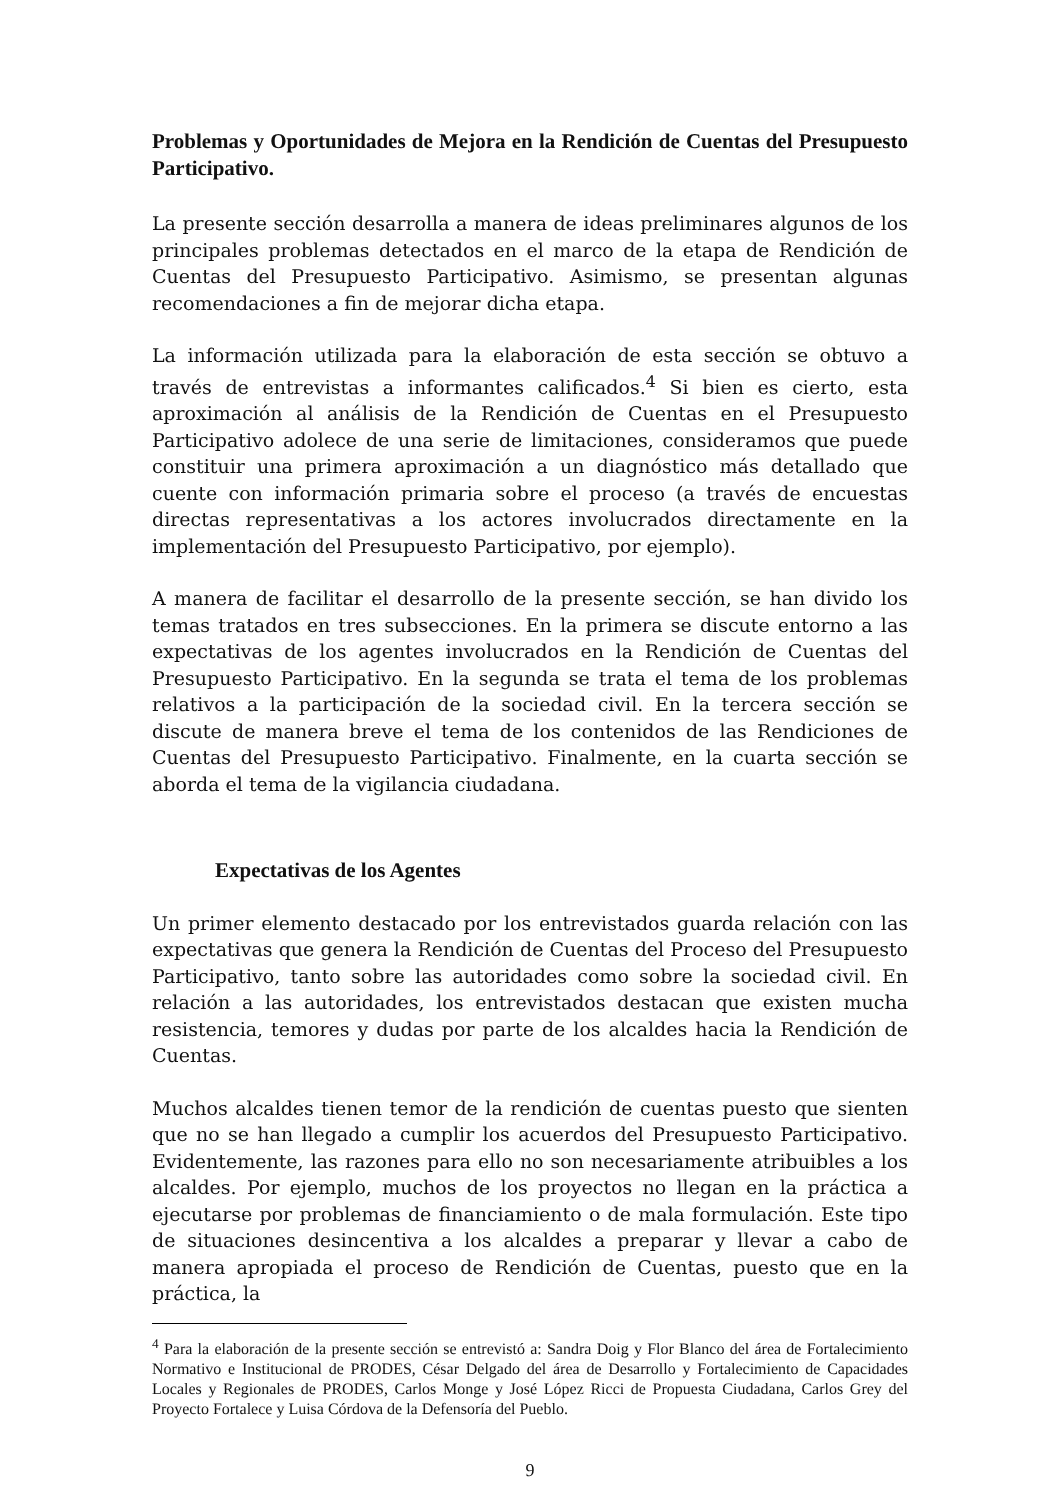Problemas y Oportunidades de Mejora en la Rendición de Cuentas del Presupuesto Participativo.
La presente sección desarrolla a manera de ideas preliminares algunos de los principales problemas detectados en el marco de la etapa de Rendición de Cuentas del Presupuesto Participativo. Asimismo, se presentan algunas recomendaciones a fin de mejorar dicha etapa.
La información utilizada para la elaboración de esta sección se obtuvo a través de entrevistas a informantes calificados.<sup>4</sup> Si bien es cierto, esta aproximación al análisis de la Rendición de Cuentas en el Presupuesto Participativo adolece de una serie de limitaciones, consideramos que puede constituir una primera aproximación a un diagnóstico más detallado que cuente con información primaria sobre el proceso (a través de encuestas directas representativas a los actores involucrados directamente en la implementación del Presupuesto Participativo, por ejemplo).
A manera de facilitar el desarrollo de la presente sección, se han divido los temas tratados en tres subsecciones. En la primera se discute entorno a las expectativas de los agentes involucrados en la Rendición de Cuentas del Presupuesto Participativo. En la segunda se trata el tema de los problemas relativos a la participación de la sociedad civil. En la tercera sección se discute de manera breve el tema de los contenidos de las Rendiciones de Cuentas del Presupuesto Participativo. Finalmente, en la cuarta sección se aborda el tema de la vigilancia ciudadana.
Expectativas de los Agentes
Un primer elemento destacado por los entrevistados guarda relación con las expectativas que genera la Rendición de Cuentas del Proceso del Presupuesto Participativo, tanto sobre las autoridades como sobre la sociedad civil. En relación a las autoridades, los entrevistados destacan que existen mucha resistencia, temores y dudas por parte de los alcaldes hacia la Rendición de Cuentas.
Muchos alcaldes tienen temor de la rendición de cuentas puesto que sienten que no se han llegado a cumplir los acuerdos del Presupuesto Participativo. Evidentemente, las razones para ello no son necesariamente atribuibles a los alcaldes. Por ejemplo, muchos de los proyectos no llegan en la práctica a ejecutarse por problemas de financiamiento o de mala formulación. Este tipo de situaciones desincentiva a los alcaldes a preparar y llevar a cabo de manera apropiada el proceso de Rendición de Cuentas, puesto que en la práctica, la
<sup>4</sup> Para la elaboración de la presente sección se entrevistó a: Sandra Doig y Flor Blanco del área de Fortalecimiento Normativo e Institucional de PRODES, César Delgado del área de Desarrollo y Fortalecimiento de Capacidades Locales y Regionales de PRODES, Carlos Monge y José López Ricci de Propuesta Ciudadana, Carlos Grey del Proyecto Fortalece y Luisa Córdova de la Defensoría del Pueblo.
9